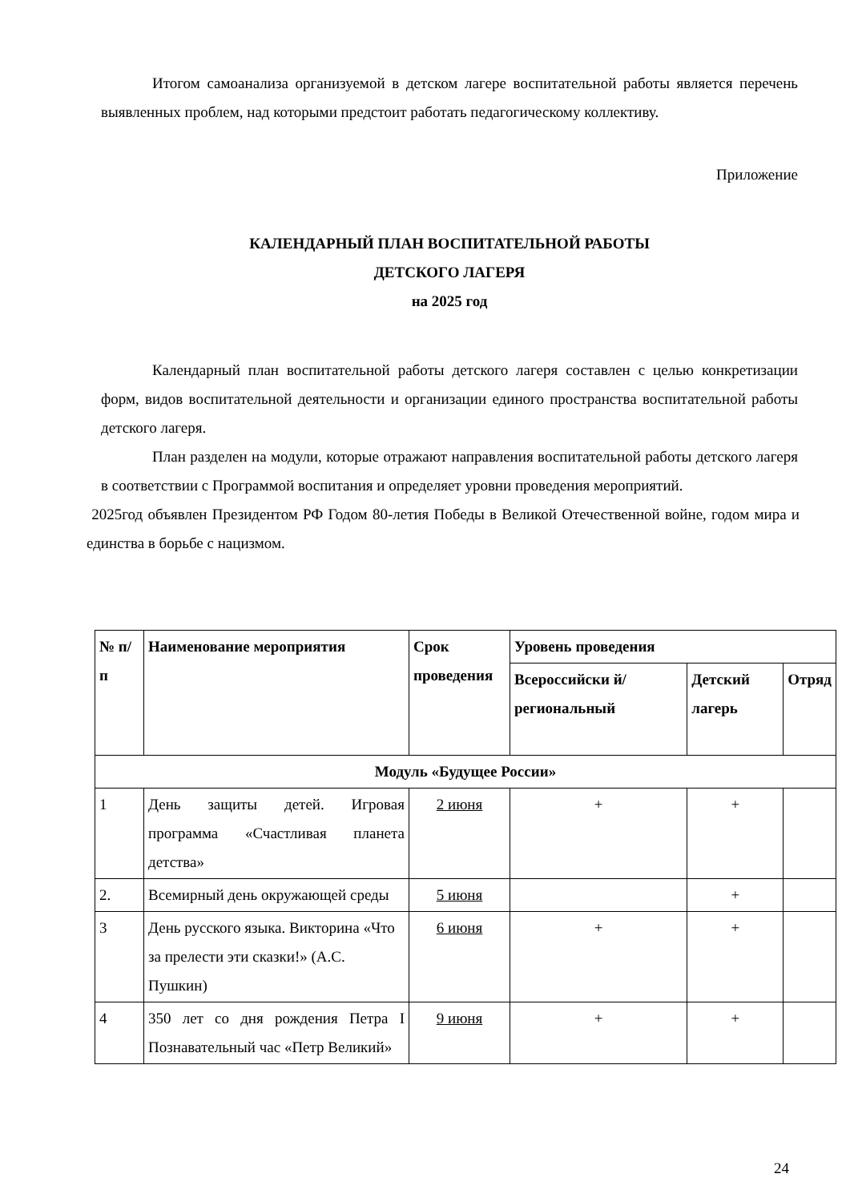Итогом самоанализа организуемой в детском лагере воспитательной работы является перечень выявленных проблем, над которыми предстоит работать педагогическому коллективу.
Приложение
КАЛЕНДАРНЫЙ ПЛАН ВОСПИТАТЕЛЬНОЙ РАБОТЫ
ДЕТСКОГО ЛАГЕРЯ
на 2025 год
Календарный план воспитательной работы детского лагеря составлен с целью конкретизации форм, видов воспитательной деятельности и организации единого пространства воспитательной работы детского лагеря.
План разделен на модули, которые отражают направления воспитательной работы детского лагеря в соответствии с Программой воспитания и определяет уровни проведения мероприятий.
2025год объявлен Президентом РФ Годом 80-летия Победы в Великой Отечественной войне, годом мира и единства в борьбе с нацизмом.
| № п/п | Наименование мероприятия | Срок проведения | Уровень проведения | | |
| --- | --- | --- | --- | --- | --- |
| | | | Всероссийски й/ региональный | Детский лагерь | Отряд |
| Модуль «Будущее России» | | | | | |
| 1 | День защиты детей. Игровая программа «Счастливая планета детства» | 2 июня | + | + | |
| 2. | Всемирный день окружающей среды | 5 июня | | + | |
| 3 | День русского языка. Викторина «Что за прелести эти сказки!» (А.С. Пушкин) | 6 июня | + | + | |
| 4 | 350 лет со дня рождения Петра I Познавательный час «Петр Великий» | 9 июня | + | + | |
24